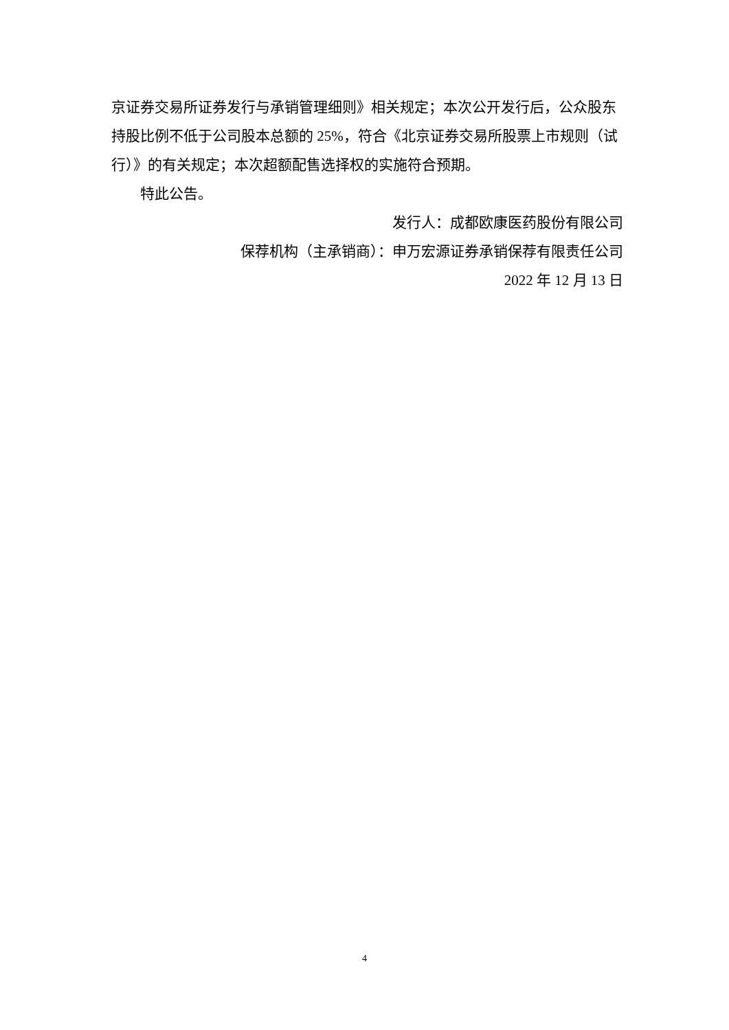京证券交易所证券发行与承销管理细则》相关规定；本次公开发行后，公众股东持股比例不低于公司股本总额的 25%，符合《北京证券交易所股票上市规则（试行）》的有关规定；本次超额配售选择权的实施符合预期。
特此公告。
发行人：成都欧康医药股份有限公司
保荐机构（主承销商）：申万宏源证券承销保荐有限责任公司
2022 年 12 月 13 日
4